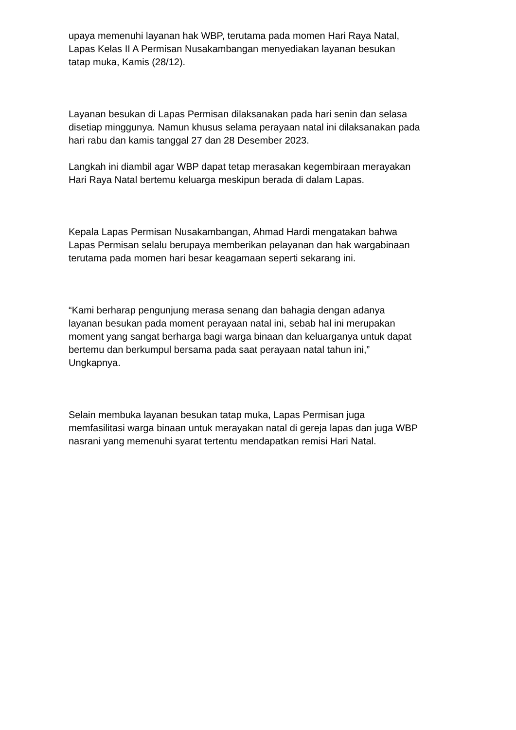upaya memenuhi layanan hak WBP, terutama pada momen Hari Raya Natal,
Lapas Kelas II A Permisan Nusakambangan menyediakan layanan besukan
tatap muka, Kamis (28/12).
Layanan besukan di Lapas Permisan dilaksanakan pada hari senin dan selasa
disetiap minggunya. Namun khusus selama perayaan natal ini dilaksanakan pada
hari rabu dan kamis tanggal 27 dan 28 Desember 2023.
Langkah ini diambil agar WBP dapat tetap merasakan kegembiraan merayakan
Hari Raya Natal bertemu keluarga meskipun berada di dalam Lapas.
Kepala Lapas Permisan Nusakambangan, Ahmad Hardi mengatakan bahwa
Lapas Permisan selalu berupaya memberikan pelayanan dan hak wargabinaan
terutama pada momen hari besar keagamaan seperti sekarang ini.
“Kami berharap pengunjung merasa senang dan bahagia dengan adanya
layanan besukan pada moment perayaan natal ini, sebab hal ini merupakan
moment yang sangat berharga bagi warga binaan dan keluarganya untuk dapat
bertemu dan berkumpul bersama pada saat perayaan natal tahun ini,”
Ungkapnya.
Selain membuka layanan besukan tatap muka, Lapas Permisan juga
memfasilitasi warga binaan untuk merayakan natal di gereja lapas dan juga WBP
nasrani yang memenuhi syarat tertentu mendapatkan remisi Hari Natal.